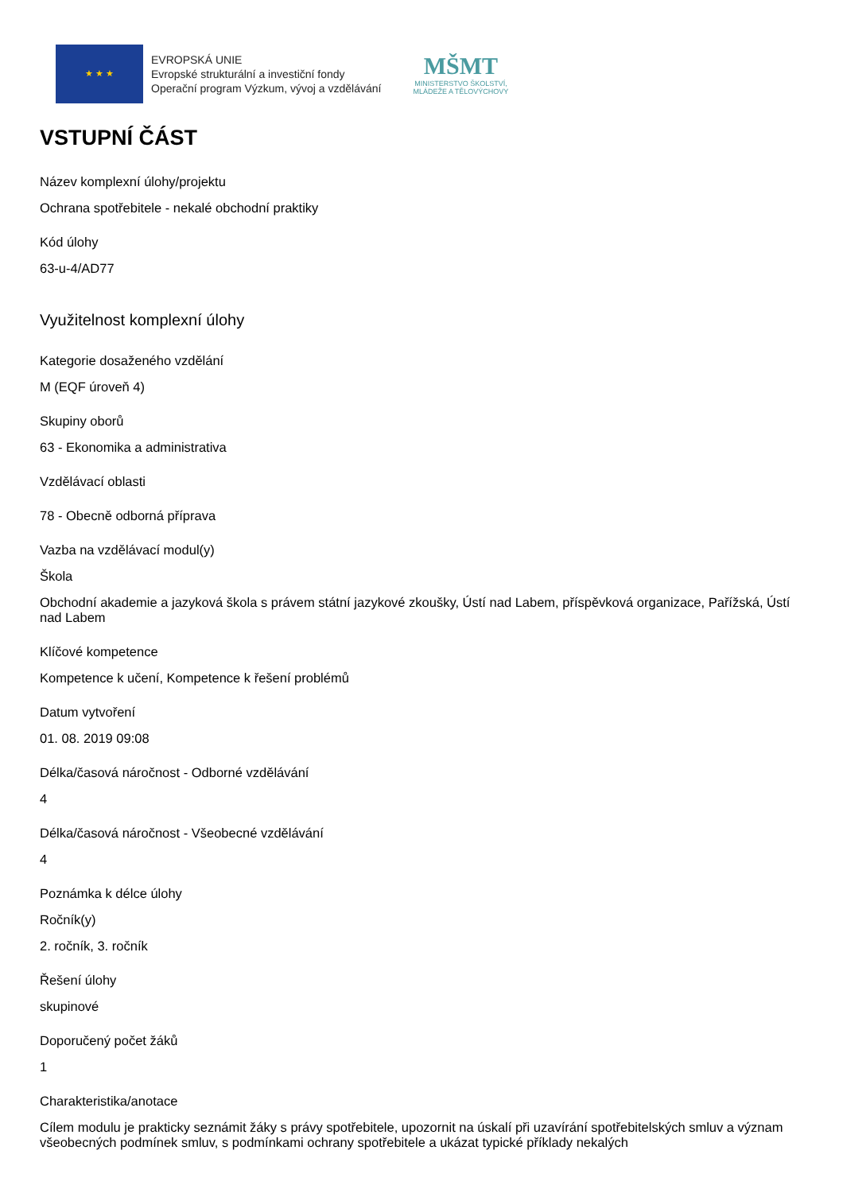★ ★ ★
EVROPSKÁ UNIE
Evropské strukturální a investiční fondy
Operační program Výzkum, vývoj a vzdělávání
MŠMT
MINISTERSTVO ŠKOLSTVÍ,
MLÁDEŽE A TĚLOVÝCHOVY
VSTUPNÍ ČÁST
Název komplexní úlohy/projektu
Ochrana spotřebitele - nekalé obchodní praktiky
Kód úlohy
63-u-4/AD77
Využitelnost komplexní úlohy
Kategorie dosaženého vzdělání
M (EQF úroveň 4)
Skupiny oborů
63 - Ekonomika a administrativa
Vzdělávací oblasti
78 - Obecně odborná příprava
Vazba na vzdělávací modul(y)
Škola
Obchodní akademie a jazyková škola s právem státní jazykové zkoušky, Ústí nad Labem, příspěvková organizace, Pařížská, Ústí nad Labem
Klíčové kompetence
Kompetence k učení, Kompetence k řešení problémů
Datum vytvoření
01. 08. 2019 09:08
Délka/časová náročnost - Odborné vzdělávání
4
Délka/časová náročnost - Všeobecné vzdělávání
4
Poznámka k délce úlohy
Ročník(y)
2. ročník, 3. ročník
Řešení úlohy
skupinové
Doporučený počet žáků
1
Charakteristika/anotace
Cílem modulu je prakticky seznámit žáky s právy spotřebitele, upozornit na úskalí při uzavírání spotřebitelských smluv a význam všeobecných podmínek smluv, s podmínkami ochrany spotřebitele a ukázat typické příklady nekalých